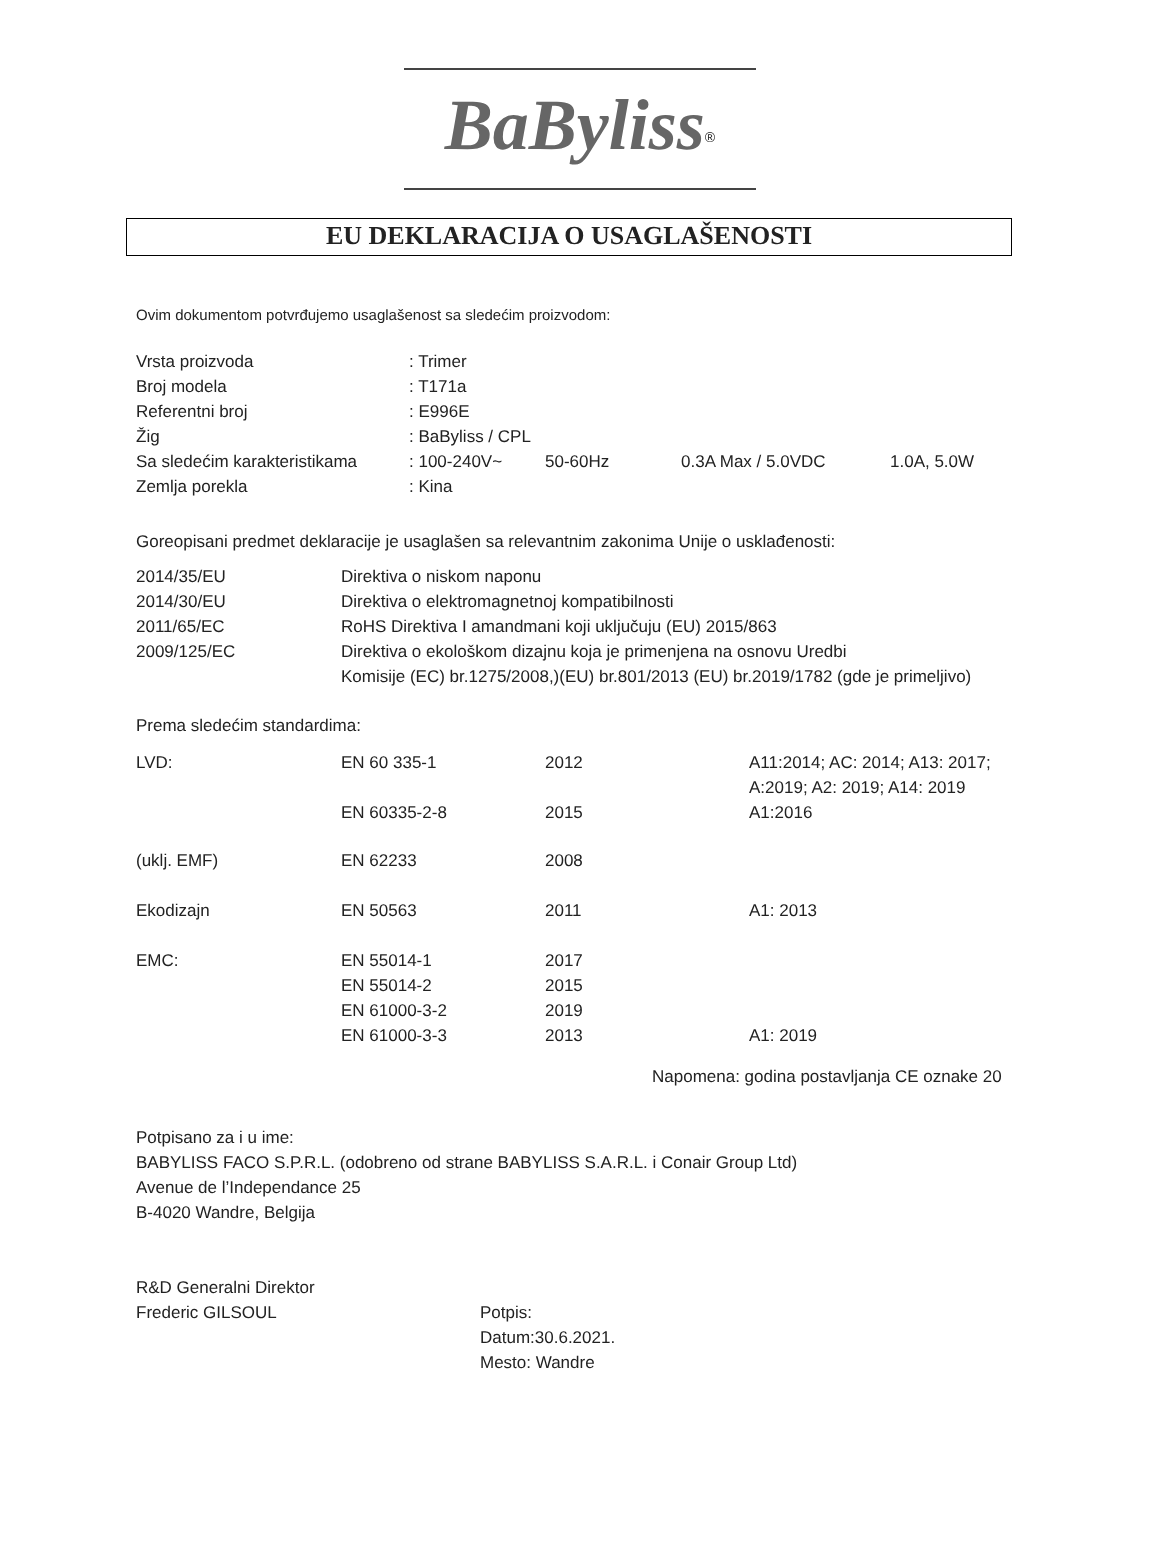BaByliss<sup>®</sup>
EU DEKLARACIJA O USAGLAŠENOSTI
Ovim dokumentom potvrđujemo usaglašenost sa sledećim proizvodom:
| Vrsta proizvoda | : Trimer | | | |
| Broj modela | : T171a | | | |
| Referentni broj | : E996E | | | |
| Žig | : BaByliss / CPL | | | |
| Sa sledećim karakteristikama | : 100-240V~ | 50-60Hz | 0.3A Max / 5.0VDC | 1.0A, 5.0W |
| Zemlja porekla | : Kina | | | |
Goreopisani predmet deklaracije je usaglašen sa relevantnim zakonima Unije o usklađenosti:
| 2014/35/EU | Direktiva o niskom naponu |
| 2014/30/EU | Direktiva o elektromagnetnoj kompatibilnosti |
| 2011/65/EC | RoHS Direktiva I amandmani koji uključuju (EU) 2015/863 |
| 2009/125/EC | Direktiva o ekološkom dizajnu koja je primenjena na osnovu Uredbi Komisije (EC) br.1275/2008,)(EU) br.801/2013 (EU) br.2019/1782 (gde je primeljivo) |
Prema sledećim standardima:
| LVD: | EN 60 335-1 | 2012 | A11:2014; AC: 2014; A13: 2017; A:2019; A2: 2019; A14: 2019 |
| | EN 60335-2-8 | 2015 | A1:2016 |
| (uklj. EMF) | EN 62233 | 2008 | |
| Ekodizajn | EN 50563 | 2011 | A1: 2013 |
| EMC: | EN 55014-1 | 2017 | |
| | EN 55014-2 | 2015 | |
| | EN 61000-3-2 | 2019 | |
| | EN 61000-3-3 | 2013 | A1: 2019 |
Napomena: godina postavljanja CE oznake 20
Potpisano za i u ime:
BABYLISS FACO S.P.R.L. (odobreno od strane BABYLISS S.A.R.L. i Conair Group Ltd)
Avenue de l’Independance 25
B-4020 Wandre, Belgija
| R&D Generalni Direktor | |
| Frederic GILSOUL | Potpis: Datum:30.6.2021. Mesto: Wandre |